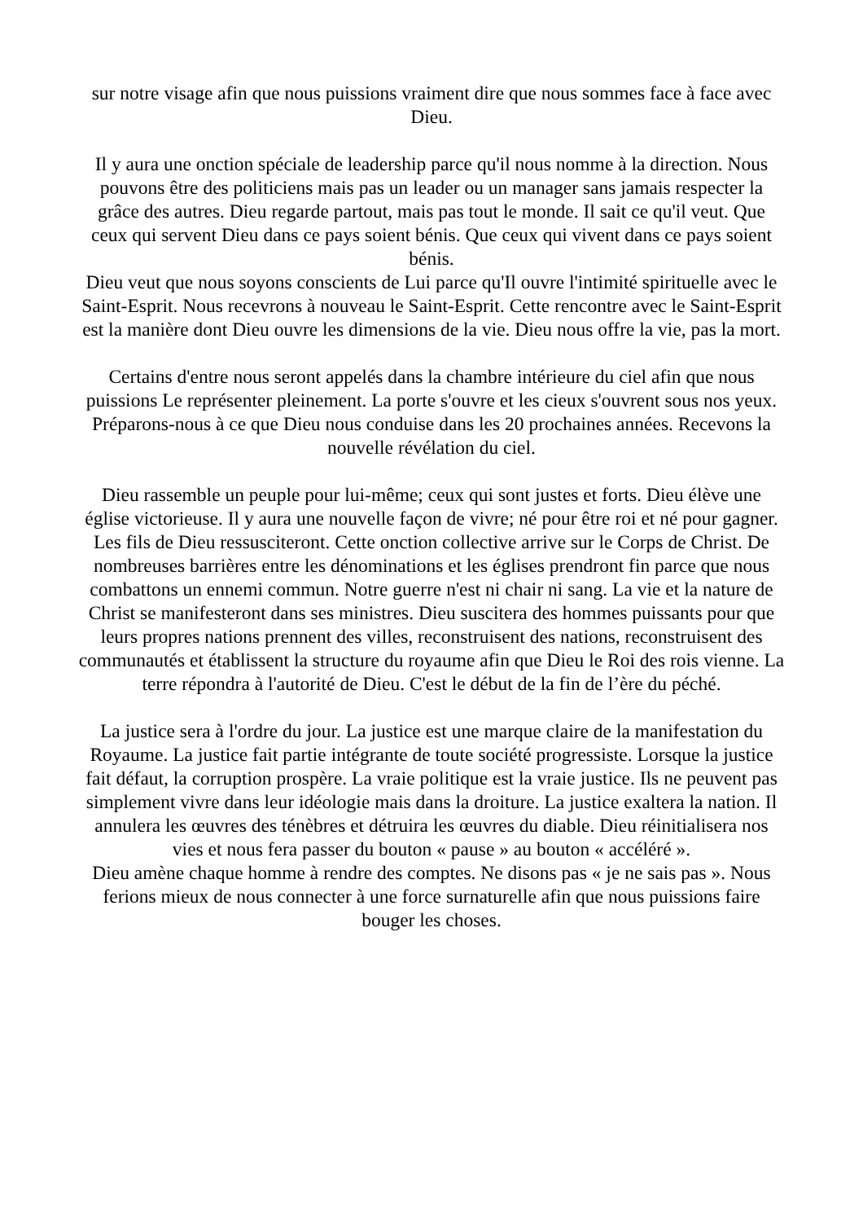sur notre visage afin que nous puissions vraiment dire que nous sommes face à face avec Dieu.
Il y aura une onction spéciale de leadership parce qu'il nous nomme à la direction. Nous pouvons être des politiciens mais pas un leader ou un manager sans jamais respecter la grâce des autres. Dieu regarde partout, mais pas tout le monde. Il sait ce qu'il veut. Que ceux qui servent Dieu dans ce pays soient bénis. Que ceux qui vivent dans ce pays soient bénis.
Dieu veut que nous soyons conscients de Lui parce qu'Il ouvre l'intimité spirituelle avec le Saint-Esprit. Nous recevrons à nouveau le Saint-Esprit. Cette rencontre avec le Saint-Esprit est la manière dont Dieu ouvre les dimensions de la vie. Dieu nous offre la vie, pas la mort.
Certains d'entre nous seront appelés dans la chambre intérieure du ciel afin que nous puissions Le représenter pleinement. La porte s'ouvre et les cieux s'ouvrent sous nos yeux. Préparons-nous à ce que Dieu nous conduise dans les 20 prochaines années. Recevons la nouvelle révélation du ciel.
Dieu rassemble un peuple pour lui-même; ceux qui sont justes et forts. Dieu élève une église victorieuse. Il y aura une nouvelle façon de vivre; né pour être roi et né pour gagner.
Les fils de Dieu ressusciteront. Cette onction collective arrive sur le Corps de Christ. De nombreuses barrières entre les dénominations et les églises prendront fin parce que nous combattons un ennemi commun. Notre guerre n'est ni chair ni sang. La vie et la nature de Christ se manifesteront dans ses ministres. Dieu suscitera des hommes puissants pour que leurs propres nations prennent des villes, reconstruisent des nations, reconstruisent des communautés et établissent la structure du royaume afin que Dieu le Roi des rois vienne. La terre répondra à l'autorité de Dieu. C'est le début de la fin de l’ère du péché.
La justice sera à l'ordre du jour. La justice est une marque claire de la manifestation du Royaume. La justice fait partie intégrante de toute société progressiste. Lorsque la justice fait défaut, la corruption prospère. La vraie politique est la vraie justice. Ils ne peuvent pas simplement vivre dans leur idéologie mais dans la droiture. La justice exaltera la nation. Il annulera les œuvres des ténèbres et détruira les œuvres du diable. Dieu réinitialisera nos vies et nous fera passer du bouton « pause » au bouton « accéléré ».
Dieu amène chaque homme à rendre des comptes. Ne disons pas « je ne sais pas ». Nous ferions mieux de nous connecter à une force surnaturelle afin que nous puissions faire bouger les choses.